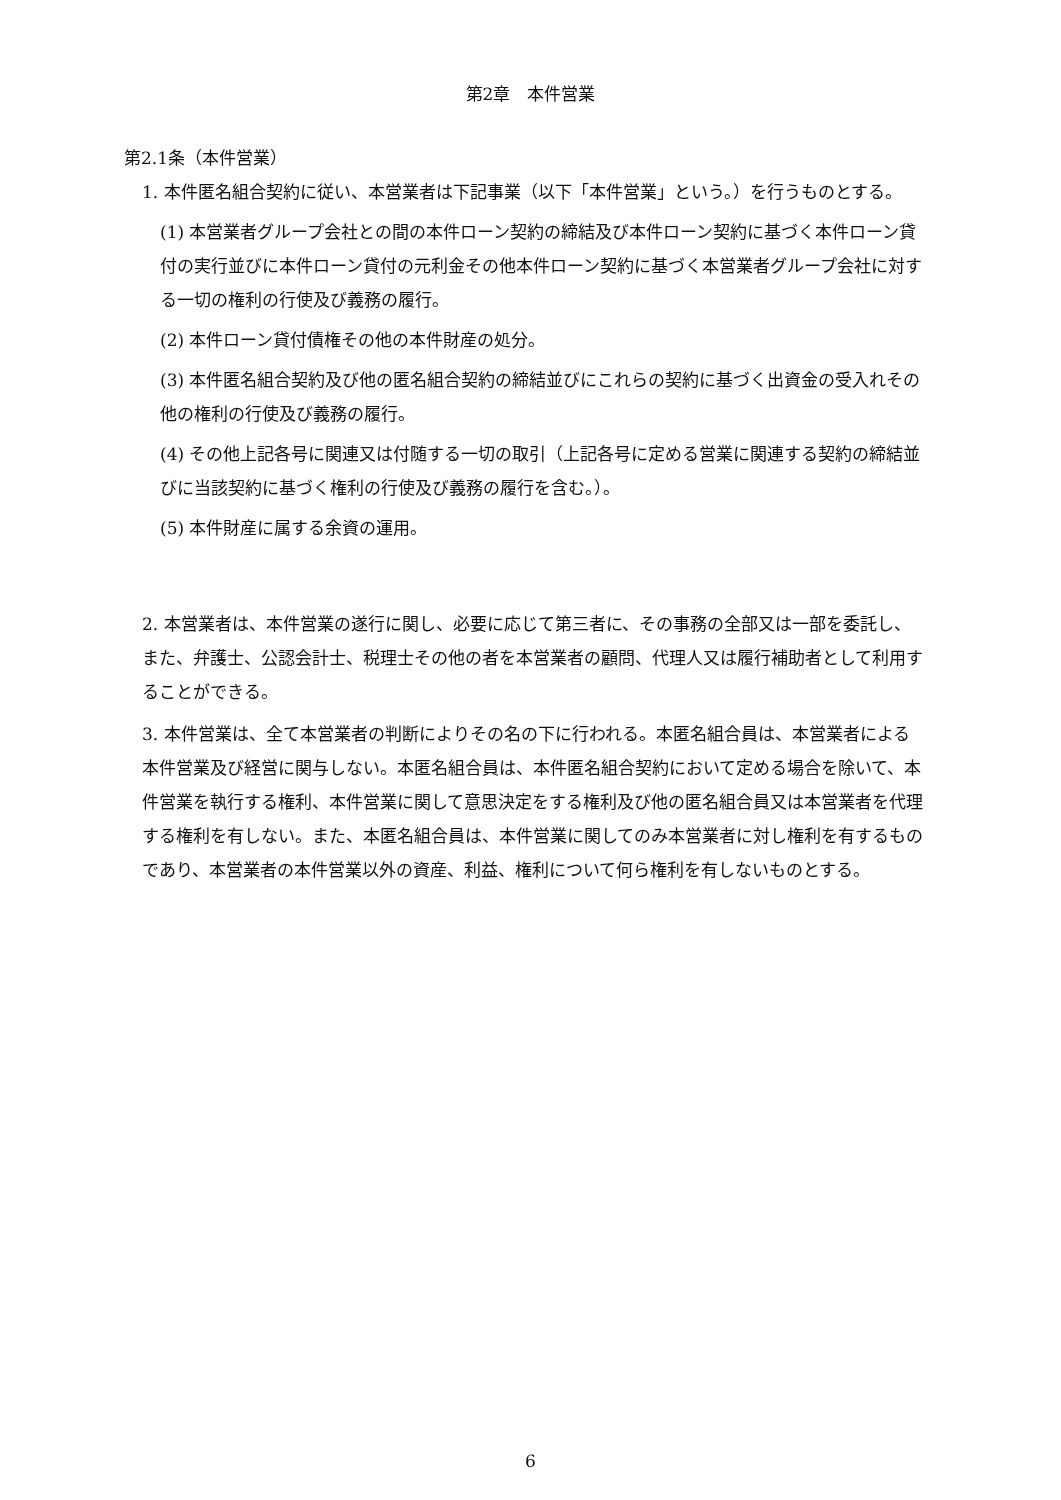第2章　本件営業
第2.1条（本件営業）
1. 本件匿名組合契約に従い、本営業者は下記事業（以下「本件営業」という。）を行うものとする。
(1) 本営業者グループ会社との間の本件ローン契約の締結及び本件ローン契約に基づく本件ローン貸付の実行並びに本件ローン貸付の元利金その他本件ローン契約に基づく本営業者グループ会社に対する一切の権利の行使及び義務の履行。
(2) 本件ローン貸付債権その他の本件財産の処分。
(3) 本件匿名組合契約及び他の匿名組合契約の締結並びにこれらの契約に基づく出資金の受入れその他の権利の行使及び義務の履行。
(4) その他上記各号に関連又は付随する一切の取引（上記各号に定める営業に関連する契約の締結並びに当該契約に基づく権利の行使及び義務の履行を含む。）。
(5) 本件財産に属する余資の運用。
2. 本営業者は、本件営業の遂行に関し、必要に応じて第三者に、その事務の全部又は一部を委託し、また、弁護士、公認会計士、税理士その他の者を本営業者の顧問、代理人又は履行補助者として利用することができる。
3. 本件営業は、全て本営業者の判断によりその名の下に行われる。本匿名組合員は、本営業者による本件営業及び経営に関与しない。本匿名組合員は、本件匿名組合契約において定める場合を除いて、本件営業を執行する権利、本件営業に関して意思決定をする権利及び他の匿名組合員又は本営業者を代理する権利を有しない。また、本匿名組合員は、本件営業に関してのみ本営業者に対し権利を有するものであり、本営業者の本件営業以外の資産、利益、権利について何ら権利を有しないものとする。
6